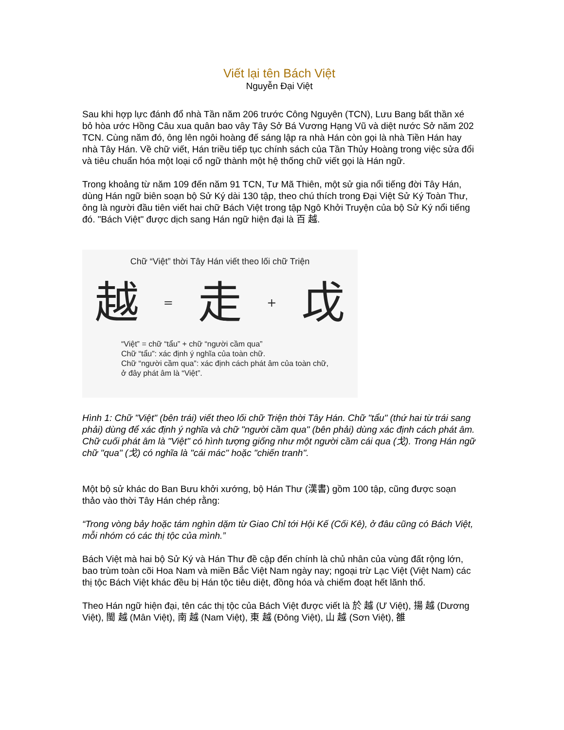Viết lại tên Bách Việt
Nguyễn Đại Việt
Sau khi hợp lực đánh đổ nhà Tần năm 206 trước Công Nguyên (TCN), Lưu Bang bất thần xé bỏ hòa ước Hồng Câu xua quân bao vây Tây Sở Bá Vương Hạng Vũ và diệt nước Sở năm 202 TCN. Cùng năm đó, ông lên ngôi hoàng đế sáng lập ra nhà Hán còn gọi là nhà Tiền Hán hay nhà Tây Hán. Về chữ viết, Hán triều tiếp tục chính sách của Tần Thủy Hoàng trong việc sửa đổi và tiêu chuẩn hóa một loại cổ ngữ thành một hệ thống chữ viết gọi là Hán ngữ.
Trong khoảng từ năm 109 đến năm 91 TCN, Tư Mã Thiên, một sử gia nổi tiếng đời Tây Hán, dùng Hán ngữ biên soạn bộ Sử Ký dài 130 tập, theo chú thích trong Đại Việt Sử Ký Toàn Thư, ông là người đầu tiên viết hai chữ Bách Việt trong tập Ngô Khởi Truyện của bộ Sử Ký nổi tiếng đó. "Bách Việt" được dịch sang Hán ngữ hiện đại là 百 越.
Chữ “Việt” thời Tây Hán viết theo lối chữ Triện
越 = 走 + 戉
“Việt” = chữ “tẩu” + chữ “người cầm qua”
Chữ “tẩu”: xác định ý nghĩa của toàn chữ.
Chữ “người cầm qua”: xác định cách phát âm của toàn chữ,
ở đây phát âm là “Việt”.
Hình 1: Chữ "Việt" (bên trái) viết theo lối chữ Triện thời Tây Hán. Chữ "tẩu" (thứ hai từ trái sang phải) dùng để xác định ý nghĩa và chữ "người cầm qua" (bên phải) dùng xác định cách phát âm. Chữ cuối phát âm là "Việt" có hình tượng giống như một người cầm cái qua (戈). Trong Hán ngữ chữ "qua" (戈) có nghĩa là "cái mác" hoặc "chiến tranh".
Một bộ sử khác do Ban Bưu khởi xướng, bộ Hán Thư (漢書) gồm 100 tập, cũng được soạn thảo vào thời Tây Hán chép rằng:
“Trong vòng bảy hoặc tám nghìn dặm từ Giao Chỉ tới Hội Kế (Cối Kê), ở đâu cũng có Bách Việt, mỗi nhóm có các thị tộc của mình.”
Bách Việt mà hai bộ Sử Ký và Hán Thư đề cập đến chính là chủ nhân của vùng đất rộng lớn, bao trùm toàn cõi Hoa Nam và miền Bắc Việt Nam ngày nay; ngoại trừ Lạc Việt (Việt Nam) các thị tộc Bách Việt khác đều bị Hán tộc tiêu diệt, đồng hóa và chiếm đoạt hết lãnh thổ.
Theo Hán ngữ hiện đại, tên các thị tộc của Bách Việt được viết là 於 越 (Ư Việt), 揚 越 (Dương Việt), 閩 越 (Mân Việt), 南 越 (Nam Việt), 東 越 (Đông Việt), 山 越 (Sơn Việt), 雒